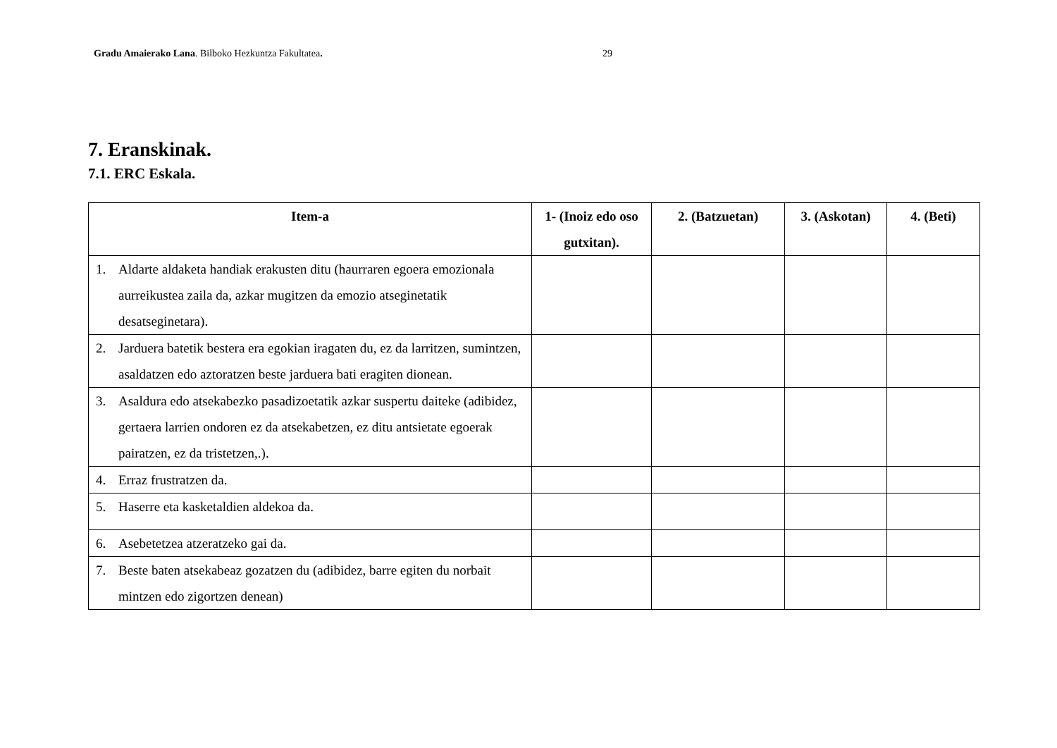Gradu Amaierako Lana. Bilboko Hezkuntza Fakultatea. 29
7. Eranskinak.
7.1. ERC Eskala.
| Item-a | 1- (Inoiz edo oso gutxitan). | 2. (Batzuetan) | 3. (Askotan) | 4. (Beti) |
| --- | --- | --- | --- | --- |
| 1. Aldarte aldaketa handiak erakusten ditu (haurraren egoera emozionala aurreikustea zaila da, azkar mugitzen da emozio atseginetatik desatseginetara). | | | | |
| 2. Jarduera batetik bestera era egokian iragaten du, ez da larritzen, sumintzen, asaldatzen edo aztoratzen beste jarduera bati eragiten dionean. | | | | |
| 3. Asaldura edo atsekabezko pasadizoetatik azkar suspertu daiteke (adibidez, gertaera larrien ondoren ez da atsekabetzen, ez ditu antsietate egoerak pairatzen, ez da tristetzen,.). | | | | |
| 4. Erraz frustratzen da. | | | | |
| 5. Haserre eta kasketaldien aldekoa da. | | | | |
| 6. Asebetetzea atzeratzeko gai da. | | | | |
| 7. Beste baten atsekabeaz gozatzen du (adibidez, barre egiten du norbait mintzen edo zigortzen denean) | | | | |